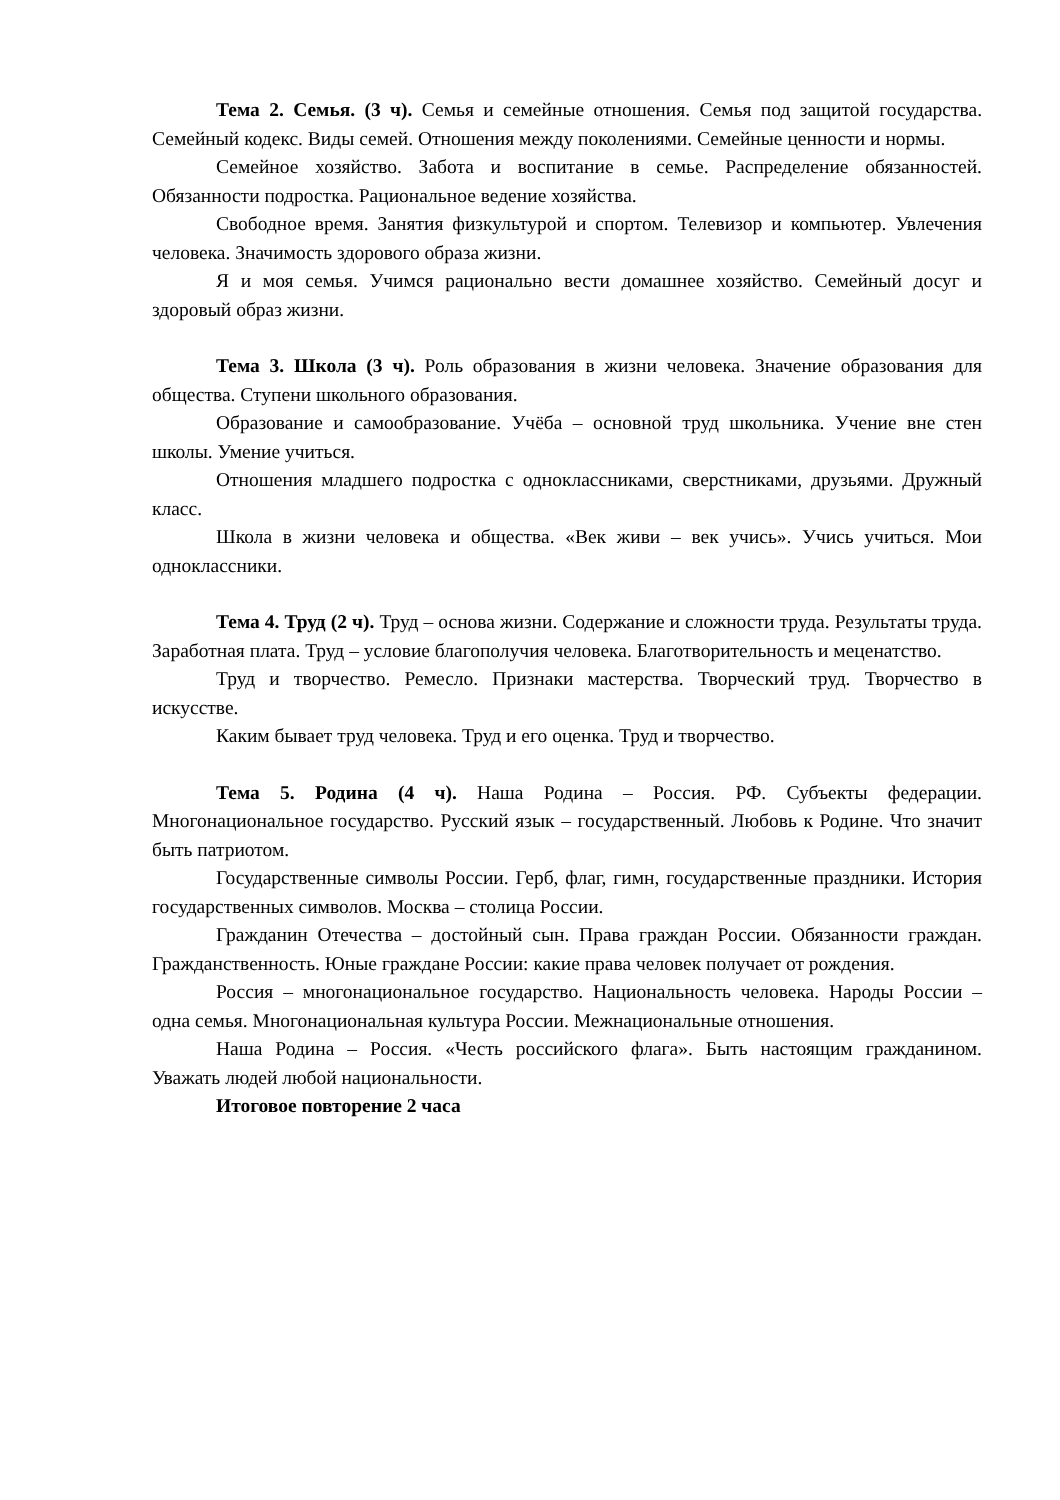Тема 2. Семья. (3 ч). Семья и семейные отношения. Семья под защитой государства. Семейный кодекс. Виды семей. Отношения между поколениями. Семейные ценности и нормы.
Семейное хозяйство. Забота и воспитание в семье. Распределение обязанностей. Обязанности подростка. Рациональное ведение хозяйства.
Свободное время. Занятия физкультурой и спортом. Телевизор и компьютер. Увлечения человека. Значимость здорового образа жизни.
Я и моя семья. Учимся рационально вести домашнее хозяйство. Семейный досуг и здоровый образ жизни.
Тема 3. Школа (3 ч). Роль образования в жизни человека. Значение образования для общества. Ступени школьного образования.
Образование и самообразование. Учёба – основной труд школьника. Учение вне стен школы. Умение учиться.
Отношения младшего подростка с одноклассниками, сверстниками, друзьями. Дружный класс.
Школа в жизни человека и общества. «Век живи – век учись». Учись учиться. Мои одноклассники.
Тема 4. Труд (2 ч). Труд – основа жизни. Содержание и сложности труда. Результаты труда. Заработная плата. Труд – условие благополучия человека. Благотворительность и меценатство.
Труд и творчество. Ремесло. Признаки мастерства. Творческий труд. Творчество в искусстве.
Каким бывает труд человека. Труд и его оценка. Труд и творчество.
Тема 5. Родина (4 ч). Наша Родина – Россия. РФ. Субъекты федерации. Многонациональное государство. Русский язык – государственный. Любовь к Родине. Что значит быть патриотом.
Государственные символы России. Герб, флаг, гимн, государственные праздники. История государственных символов. Москва – столица России.
Гражданин Отечества – достойный сын. Права граждан России. Обязанности граждан. Гражданственность. Юные граждане России: какие права человек получает от рождения.
Россия – многонациональное государство. Национальность человека. Народы России – одна семья. Многонациональная культура России. Межнациональные отношения.
Наша Родина – Россия. «Честь российского флага». Быть настоящим гражданином. Уважать людей любой национальности.
Итоговое повторение 2 часа